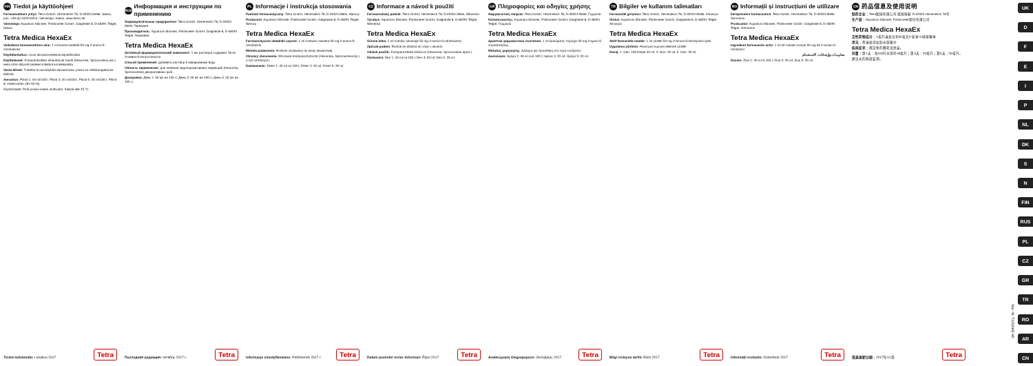FIN Tiedot ja käyttöohjeet
Farmaseuttinen yritys: Tetra GmbH, Herrenteich 78, D-49324 Melle, Saksa, puh. +49 (0) 5422/105-0, Valmistaja, Saksa, www.tetra.net
Valmistaja: Aquarium Münster, Pahlsmeier GmbH, Galgheide 8, D-48291 Telgte, Saksa
Tetra Medica HexaEx
Vaikuttava farmaseuttinen aine: 1 ml liuosta sisältää 50 mg 2-amino-5-nitrotiatsolia
Käyttötarkoitus: Liuos akvaariovedessä käytettäväksi
Käyttöalueet: Endoparasiittien aiheuttamat taudit (Hexamita, Spironucleus jne.) sekä niihin liittyvät bakteeri-infektiot koristekaloilla.
Vasta-aiheet: Tuotetta ei saa käyttää akvaarioissa, joissa on selkärangattomia eläimiä.
Annostus: Päivä 1: 40 ml/100 l. Päivä 3: 20 ml/100 l. Päivä 5: 20 ml/100 l. Päivä 8: vedenvaihto (30–50 %).
Käyttöohjeet: Pidä poissa lasten ulottuvilta. Säilytä alle 25 °C.
Tiedot tarkastettu: Lokakuu 2017
Tetra
RUS Информация и инструкции по применению
Фармацевтическое предприятие: Tetra GmbH, Herrenteich 78, D-49324 Melle, Германия
Производитель: Aquarium Münster, Pahlsmeier GmbH, Galgheide 8, D-48291 Telgte, Германия
Tetra Medica HexaEx
Активный фармацевтический компонент: 1 мл раствора содержит 50 мг 2-амино-5-нитротиазола
Способ применения: добавить раствор в аквариумную воду
Область применения: для лечения эндопаразитарных инфекций (Hexamita, Spironucleus) декоративных рыб.
Дозировка: День 1: 40 мл на 100 л; День 3: 20 мл на 100 л; День 5: 20 мл на 100 л.
Последняя редакция: октябрь 2017 г.
Tetra
PL Informacje i instrukcja stosowania
Podmiot farmaceutyczny: Tetra GmbH, Herrenteich 78, D-49324 Melle, Niemcy
Producent: Aquarium Münster, Pahlsmeier GmbH, Galgheide 8, D-48291 Telgte, Niemcy
Tetra Medica HexaEx
Farmaceutyczne składniki czynne: 1 ml roztworu zawiera 50 mg 2-amino-5-nitrotiazolu
Metoda podawania: Roztwór dodawany do wody akwariowej
Obszary stosowania: Wiciowce endopasożytnicze (Hexamita, Spironucleus itp.) u ryb ozdobnych.
Dawkowanie: Dzień 1: 40 ml na 100 l; Dzień 3: 20 ml; Dzień 5: 20 ml.
Informacje zmodyfikowano: Październik 2017 r.
Tetra
CZ Informace a návod k použití
Farmaceutický podnik: Tetra GmbH, Herrenteich 78, D-49324 Melle, Německo
Výrobce: Aquarium Münster, Pahlsmeier GmbH, Galgheide 8, D-48291 Telgte, Německo
Tetra Medica HexaEx
Účinná látka: 1 ml roztoku obsahuje 50 mg 2-amino-5-nitrothiazolu
Způsob podání: Roztok se přidává do vody v akváriu
Oblasti použití: Endoparazitické bičíkovci (Hexamita, Spironucleus apod.).
Dávkování: Den 1: 40 ml na 100 l; Den 3: 20 ml; Den 5: 20 ml.
Datum poslední revize informací: Říjen 2017
Tetra
GR Πληροφορίες και οδηγίες χρήσης
Φαρμακευτική εταιρεία: Tetra GmbH, Herrenteich 78, D-49324 Melle, Γερμανία
Κατασκευαστής: Aquarium Münster, Pahlsmeier GmbH, Galgheide 8, D-48291 Telgte, Γερμανία
Tetra Medica HexaEx
Δραστικό φαρμακευτικό συστατικό: 1 ml διαλύματος περιέχει 50 mg 2-αμινο-5-νιτροθειαζόλης
Μέθοδος χορήγησης: Διάλυμα για προσθήκη στο νερό ενυδρείου
Δοσολογία: Ημέρα 1: 40 ml ανά 100 l; Ημέρα 3: 20 ml; Ημέρα 5: 20 ml.
Αναθεώρηση πληροφοριών: Οκτώβριος 2017
Tetra
TR Bilgiler ve kullanım talimatları
Farmasötik girişimci: Tetra GmbH, Herrenteich 78, D-49324 Melle, Almanya
Üretici: Aquarium Münster, Pahlsmeier GmbH, Galgheide 8, D-48291 Telgte, Almanya
Tetra Medica HexaEx
Aktif farmasötik madde: 1 ml çözelti 50 mg 2-Amino-5-nitrotiyazol içerir
Uygulama yöntemi: Akvaryum suyuna eklenen çözelti
Dozaj: 1. Gün: 100 litreye 40 ml; 3. Gün: 20 ml; 5. Gün: 20 ml.
Bilgi revizyon tarihi: Ekim 2017
Tetra
RO Informații și instrucțiuni de utilizare
Întreprindere farmaceutică: Tetra GmbH, Herrenteich 78, D-49324 Melle, Germania
Producător: Aquarium Münster, Pahlsmeier GmbH, Galgheide 8, D-48291 Telgte, Germania
Tetra Medica HexaEx
Ingredient farmaceutic activ: 1 ml de soluție conține 50 mg de 2-amino-5-nitrotiazol
معلومات وإرشادات الاستخدام
Dozare: Ziua 1: 40 ml la 100 l; Ziua 3: 20 ml; Ziua 5: 20 ml.
Informații revizuite: Octombrie 2017
Tetra
CN 药品信息及使用说明
制药企业：Tetra德国有限公司 德国梅勒 D-49324 Herrenteich 78号
生产商：Aquarium Münster, Pahlsmeier股份有限公司
Tetra Medica HexaEx
活性药物成分：1毫升溶液含有50毫克2-氨基-5-硝基噻唑
用法：将溶液添加到水族箱中
疾病症状：观赏鱼的鞭毛虫感染。
剂量：第1天：每100升水用药40毫升；第3天：20毫升；第5天：20毫升。
建议水的两周监测。
信息更新日期：2017年10月 Tetra
UK
DFEIP
NL
DK
S
N
FIN
RUS
PL
CZ
GR
TR
RO
AR
CN
Mat.-Nr. T1252445 M0